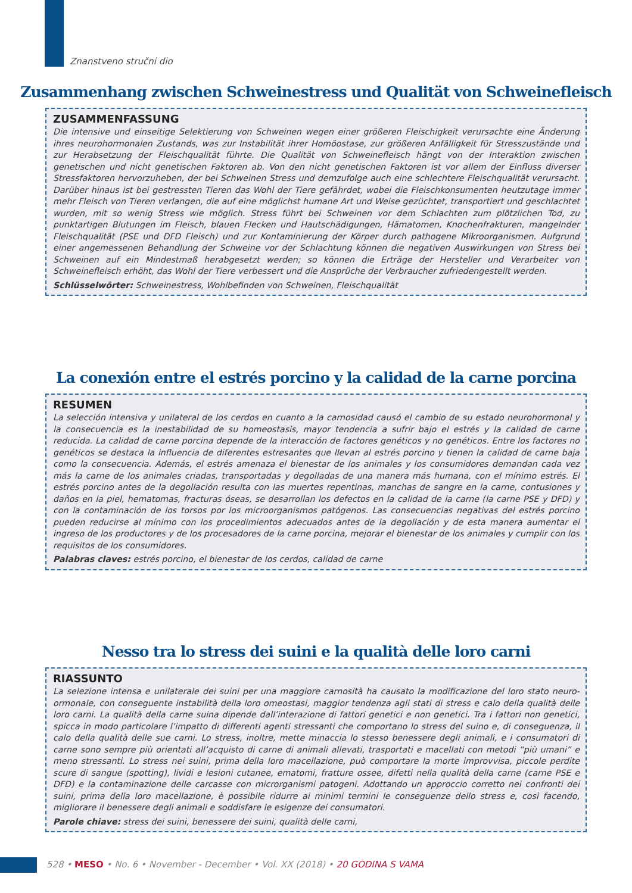Znanstveno stručni dio
Zusammenhang zwischen Schweinestress und Qualität von Schweinefleisch
ZUSAMMENFASSUNG
Die intensive und einseitige Selektierung von Schweinen wegen einer größeren Fleischigkeit verursachte eine Änderung ihres neurohormonalen Zustands, was zur Instabilität ihrer Homöostase, zur größeren Anfälligkeit für Stresszustände und zur Herabsetzung der Fleischqualität führte. Die Qualität von Schweinefleisch hängt von der Interaktion zwischen genetischen und nicht genetischen Faktoren ab. Von den nicht genetischen Faktoren ist vor allem der Einfluss diverser Stressfaktoren hervorzuheben, der bei Schweinen Stress und demzufolge auch eine schlechtere Fleischqualität verursacht. Darüber hinaus ist bei gestressten Tieren das Wohl der Tiere gefährdet, wobei die Fleischkonsumenten heutzutage immer mehr Fleisch von Tieren verlangen, die auf eine möglichst humane Art und Weise gezüchtet, transportiert und geschlachtet wurden, mit so wenig Stress wie möglich. Stress führt bei Schweinen vor dem Schlachten zum plötzlichen Tod, zu punktartigen Blutungen im Fleisch, blauen Flecken und Hautschädigungen, Hämatomen, Knochenfrakturen, mangelnder Fleischqualität (PSE und DFD Fleisch) und zur Kontaminierung der Körper durch pathogene Mikroorganismen. Aufgrund einer angemessenen Behandlung der Schweine vor der Schlachtung können die negativen Auswirkungen von Stress bei Schweinen auf ein Mindestmaß herabgesetzt werden; so können die Erträge der Hersteller und Verarbeiter von Schweinefleisch erhöht, das Wohl der Tiere verbessert und die Ansprüche der Verbraucher zufriedengestellt werden.
Schlüsselwörter: Schweinestress, Wohlbefinden von Schweinen, Fleischqualität
La conexión entre el estrés porcino y la calidad de la carne porcina
RESUMEN
La selección intensiva y unilateral de los cerdos en cuanto a la carnosidad causó el cambio de su estado neurohormonal y la consecuencia es la inestabilidad de su homeostasis, mayor tendencia a sufrir bajo el estrés y la calidad de carne reducida. La calidad de carne porcina depende de la interacción de factores genéticos y no genéticos. Entre los factores no genéticos se destaca la influencia de diferentes estresantes que llevan al estrés porcino y tienen la calidad de carne baja como la consecuencia. Además, el estrés amenaza el bienestar de los animales y los consumidores demandan cada vez más la carne de los animales criadas, transportadas y degolladas de una manera más humana, con el mínimo estrés. El estrés porcino antes de la degollación resulta con las muertes repentinas, manchas de sangre en la carne, contusiones y daños en la piel, hematomas, fracturas óseas, se desarrollan los defectos en la calidad de la carne (la carne PSE y DFD) y con la contaminación de los torsos por los microorganismos patógenos. Las consecuencias negativas del estrés porcino pueden reducirse al mínimo con los procedimientos adecuados antes de la degollación y de esta manera aumentar el ingreso de los productores y de los procesadores de la carne porcina, mejorar el bienestar de los animales y cumplir con los requisitos de los consumidores.
Palabras claves: estrés porcino, el bienestar de los cerdos, calidad de carne
Nesso tra lo stress dei suini e la qualità delle loro carni
RIASSUNTO
La selezione intensa e unilaterale dei suini per una maggiore carnosità ha causato la modificazione del loro stato neuro-ormonale, con conseguente instabilità della loro omeostasi, maggior tendenza agli stati di stress e calo della qualità delle loro carni. La qualità della carne suina dipende dall’interazione di fattori genetici e non genetici. Tra i fattori non genetici, spicca in modo particolare l’impatto di differenti agenti stressanti che comportano lo stress del suino e, di conseguenza, il calo della qualità delle sue carni. Lo stress, inoltre, mette minaccia lo stesso benessere degli animali, e i consumatori di carne sono sempre più orientati all’acquisto di carne di animali allevati, trasportati e macellati con metodi “più umani” e meno stressanti. Lo stress nei suini, prima della loro macellazione, può comportare la morte improvvisa, piccole perdite scure di sangue (spotting), lividi e lesioni cutanee, ematomi, fratture ossee, difetti nella qualità della carne (carne PSE e DFD) e la contaminazione delle carcasse con microrganismi patogeni. Adottando un approccio corretto nei confronti dei suini, prima della loro macellazione, è possibile ridurre ai minimi termini le conseguenze dello stress e, così facendo, migliorare il benessere degli animali e soddisfare le esigenze dei consumatori.
Parole chiave: stress dei suini, benessere dei suini, qualità delle carni,
528 • MESO • No. 6 • November - December • Vol. XX (2018) • 20 GODINA S VAMA